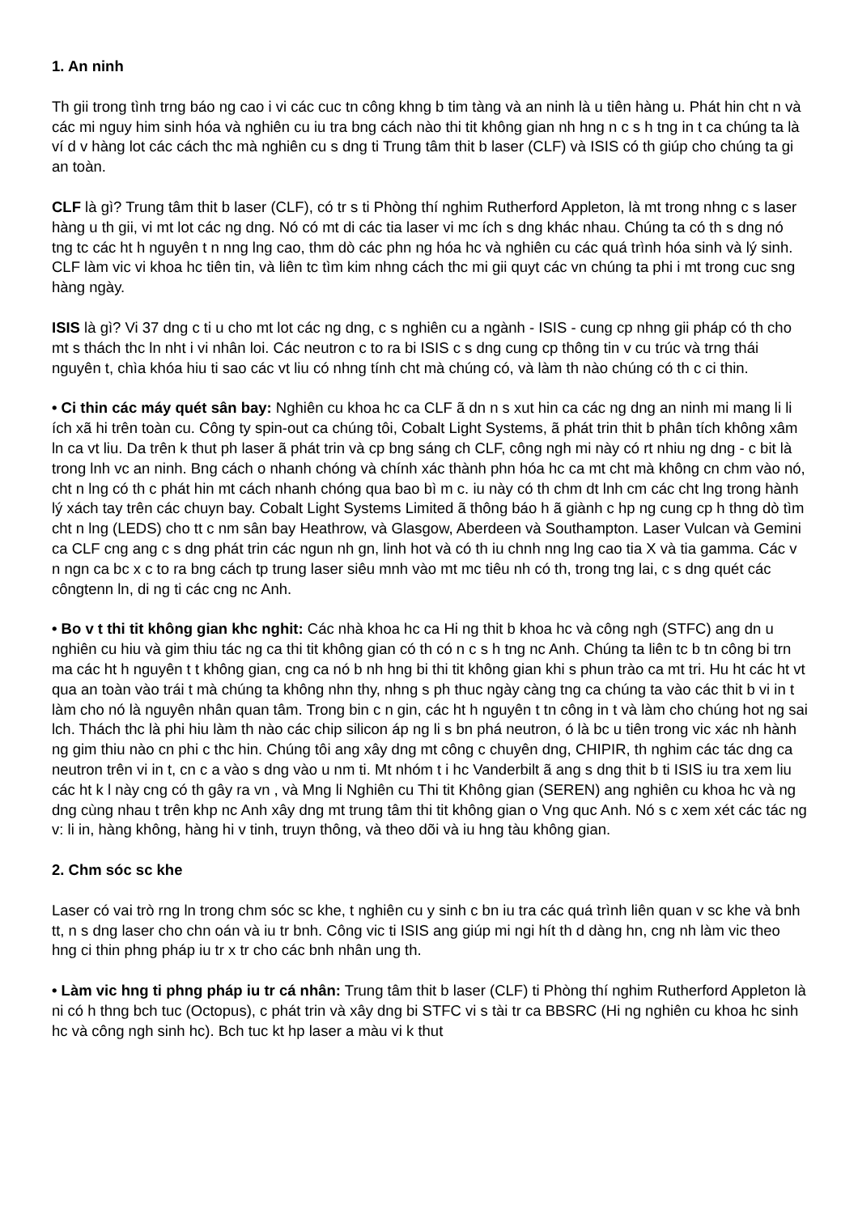1. An ninh
Th gii trong tình trng báo ng cao i vi các cuc tn công khng b tim tàng và an ninh là u tiên hàng u. Phát hin cht n và các mi nguy him sinh hóa và nghiên cu iu tra bng cách nào thi tit không gian nh hng n c s h tng in t ca chúng ta là ví d v hàng lot các cách thc mà nghiên cu s dng ti Trung tâm thit b laser (CLF) và ISIS có th giúp cho chúng ta gi an toàn.
CLF là gì? Trung tâm thit b laser (CLF), có tr s ti Phòng thí nghim Rutherford Appleton, là mt trong nhng c s laser hàng u th gii, vi mt lot các ng dng. Nó có mt di các tia laser vi mc ích s dng khác nhau. Chúng ta có th s dng nó tng tc các ht h nguyên t n nng lng cao, thm dò các phn ng hóa hc và nghiên cu các quá trình hóa sinh và lý sinh. CLF làm vic vi khoa hc tiên tin, và liên tc tìm kim nhng cách thc mi gii quyt các vn chúng ta phi i mt trong cuc sng hàng ngày.
ISIS là gì? Vi 37 dng c ti u cho mt lot các ng dng, c s nghiên cu a ngành - ISIS - cung cp nhng gii pháp có th cho mt s thách thc ln nht i vi nhân loi. Các neutron c to ra bi ISIS c s dng cung cp thông tin v cu trúc và trng thái nguyên t, chìa khóa hiu ti sao các vt liu có nhng tính cht mà chúng có, và làm th nào chúng có th c ci thin.
• Ci thin các máy quét sân bay: Nghiên cu khoa hc ca CLF ã dn n s xut hin ca các ng dng an ninh mi mang li li ích xã hi trên toàn cu. Công ty spin-out ca chúng tôi, Cobalt Light Systems, ã phát trin thit b phân tích không xâm ln ca vt liu. Da trên k thut ph laser ã phát trin và cp bng sáng ch CLF, công ngh mi này có rt nhiu ng dng - c bit là trong lnh vc an ninh. Bng cách o nhanh chóng và chính xác thành phn hóa hc ca mt cht mà không cn chm vào nó, cht n lng có th c phát hin mt cách nhanh chóng qua bao bì m c. iu này có th chm dt lnh cm các cht lng trong hành lý xách tay trên các chuyn bay. Cobalt Light Systems Limited ã thông báo h ã giành c hp ng cung cp h thng dò tìm cht n lng (LEDS) cho tt c nm sân bay Heathrow, và Glasgow, Aberdeen và Southampton. Laser Vulcan và Gemini ca CLF cng ang c s dng phát trin các ngun nh gn, linh hot và có th iu chnh nng lng cao tia X và tia gamma. Các v n ngn ca bc x c to ra bng cách tp trung laser siêu mnh vào mt mc tiêu nh có th, trong tng lai, c s dng quét các côngtenn ln, di ng ti các cng nc Anh.
• Bo v t thi tit không gian khc nghit: Các nhà khoa hc ca Hi ng thit b khoa hc và công ngh (STFC) ang dn u nghiên cu hiu và gim thiu tác ng ca thi tit không gian có th có n c s h tng nc Anh. Chúng ta liên tc b tn công bi trn ma các ht h nguyên t t không gian, cng ca nó b nh hng bi thi tit không gian khi s phun trào ca mt tri. Hu ht các ht vt qua an toàn vào trái t mà chúng ta không nhn thy, nhng s ph thuc ngày càng tng ca chúng ta vào các thit b vi in t làm cho nó là nguyên nhân quan tâm. Trong bin c n gin, các ht h nguyên t tn công in t và làm cho chúng hot ng sai lch. Thách thc là phi hiu làm th nào các chip silicon áp ng li s bn phá neutron, ó là bc u tiên trong vic xác nh hành ng gim thiu nào cn phi c thc hin. Chúng tôi ang xây dng mt công c chuyên dng, CHIPIR, th nghim các tác dng ca neutron trên vi in t, cn c a vào s dng vào u nm ti. Mt nhóm t i hc Vanderbilt ã ang s dng thit b ti ISIS iu tra xem liu các ht k l này cng có th gây ra vn , và Mng li Nghiên cu Thi tit Không gian (SEREN) ang nghiên cu khoa hc và ng dng cùng nhau t trên khp nc Anh xây dng mt trung tâm thi tit không gian o Vng quc Anh. Nó s c xem xét các tác ng v: li in, hàng không, hàng hi v tinh, truyn thông, và theo dõi và iu hng tàu không gian.
2. Chm sóc sc khe
Laser có vai trò rng ln trong chm sóc sc khe, t nghiên cu y sinh c bn iu tra các quá trình liên quan v sc khe và bnh tt, n s dng laser cho chn oán và iu tr bnh. Công vic ti ISIS ang giúp mi ngi hít th d dàng hn, cng nh làm vic theo hng ci thin phng pháp iu tr x tr cho các bnh nhân ung th.
• Làm vic hng ti phng pháp iu tr cá nhân: Trung tâm thit b laser (CLF) ti Phòng thí nghim Rutherford Appleton là ni có h thng bch tuc (Octopus), c phát trin và xây dng bi STFC vi s tài tr ca BBSRC (Hi ng nghiên cu khoa hc sinh hc và công ngh sinh hc). Bch tuc kt hp laser a màu vi k thut